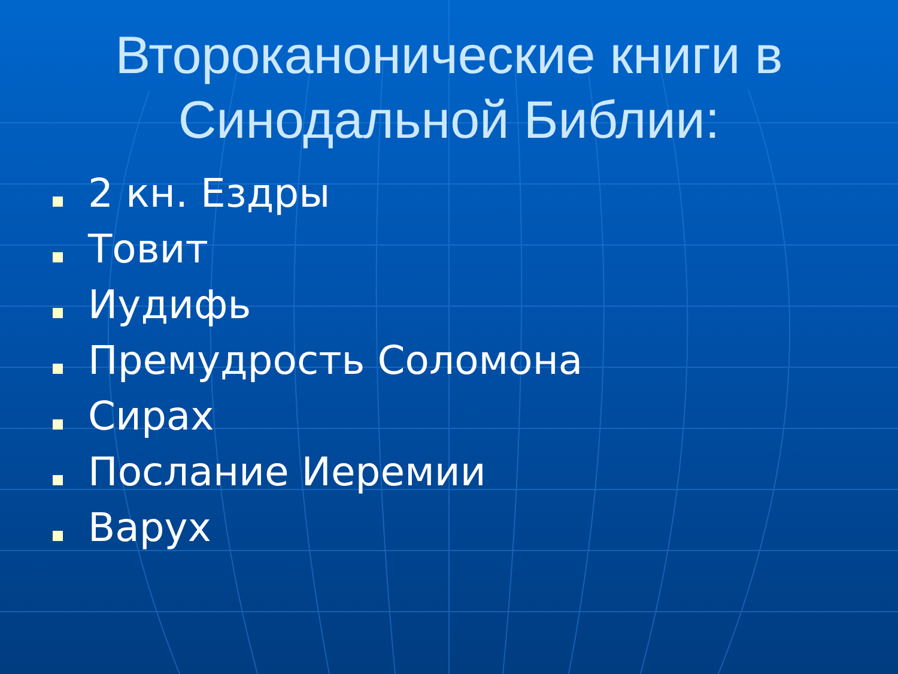Второканонические книги в
Синодальной Библии:
2 кн. Ездры
Товит
Иудифь
Премудрость Соломона
Сирах
Послание Иеремии
Варух